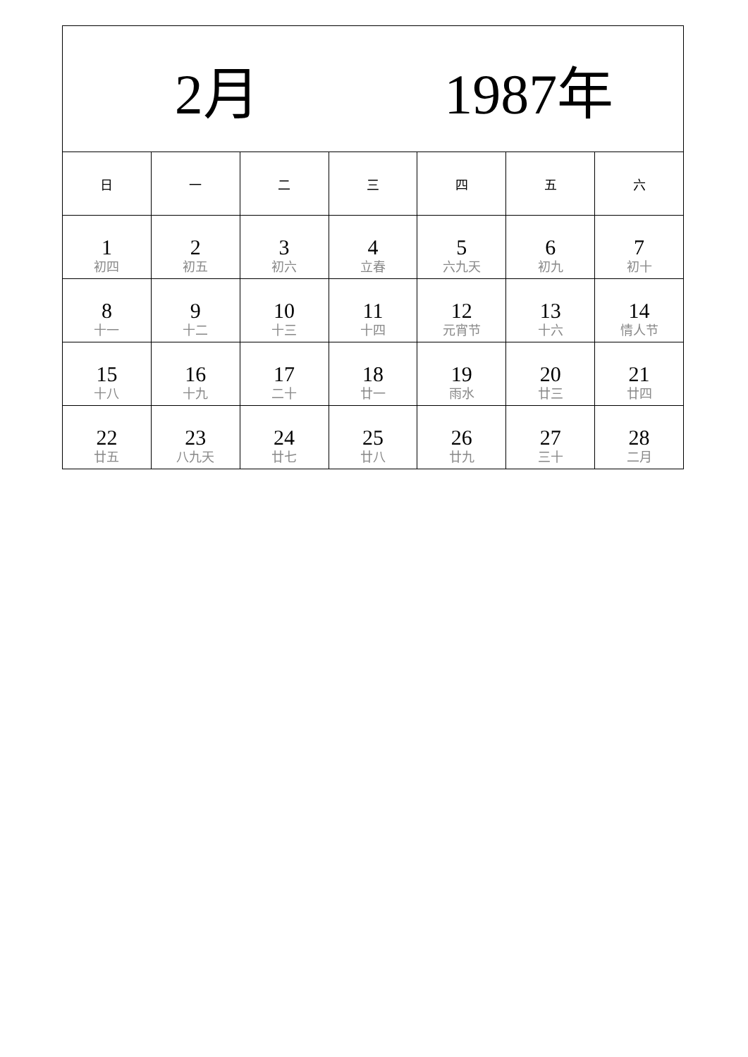| 2月 1987年 | | | | | | |
| --- | --- | --- | --- | --- | --- | --- |
| 日 | 一 | 二 | 三 | 四 | 五 | 六 |
| 1 初四 | 2 初五 | 3 初六 | 4 立春 | 5 六九天 | 6 初九 | 7 初十 |
| 8 十一 | 9 十二 | 10 十三 | 11 十四 | 12 元宵节 | 13 十六 | 14 情人节 |
| 15 十八 | 16 十九 | 17 二十 | 18 廿一 | 19 雨水 | 20 廿三 | 21 廿四 |
| 22 廿五 | 23 八九天 | 24 廿七 | 25 廿八 | 26 廿九 | 27 三十 | 28 二月 |